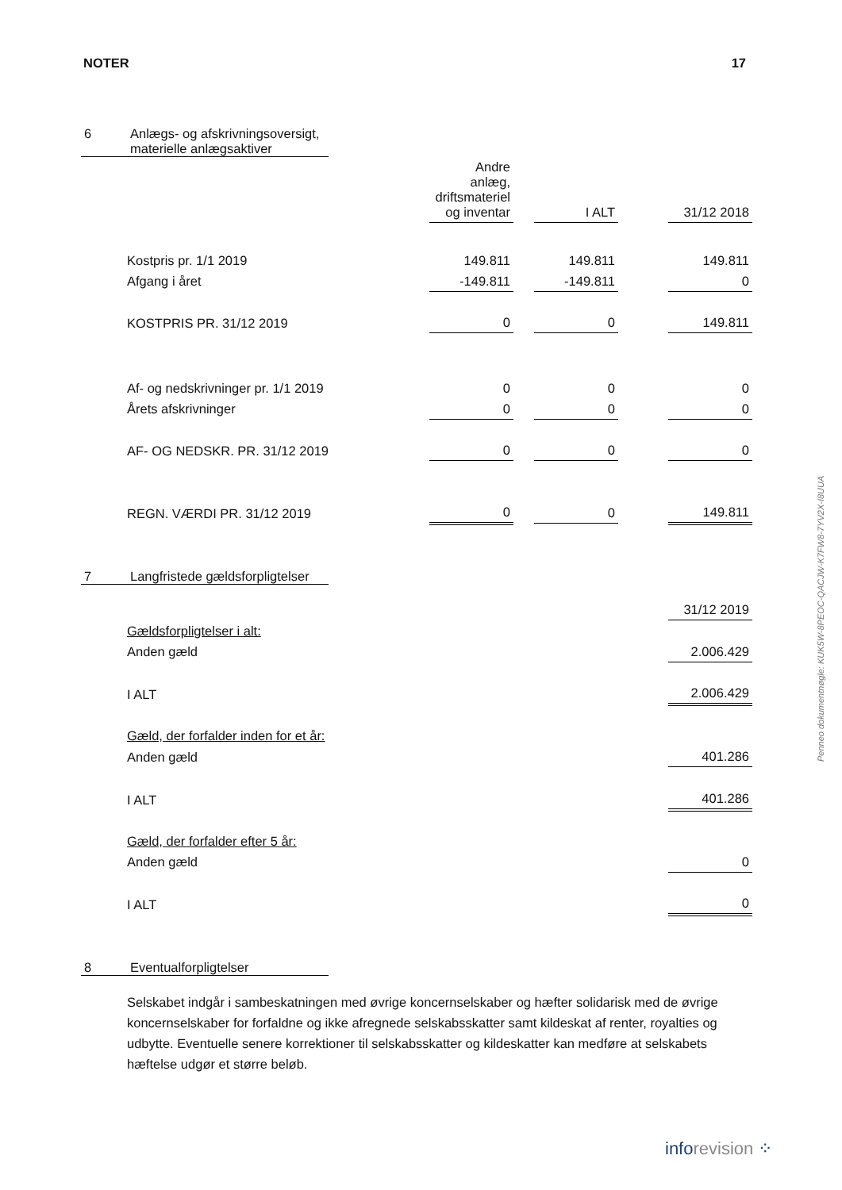NOTER 17
6 Anlægs- og afskrivningsoversigt,
materielle anlægsaktiver
| | Andre anlæg, driftsmateriel og inventar | | I ALT | | 31/12 2018 |
| Kostpris pr. 1/1 2019 | 149.811 | | 149.811 | | 149.811 |
| Afgang i året | -149.811 | | -149.811 | | 0 |
| KOSTPRIS PR. 31/12 2019 | 0 | | 0 | | 149.811 |
| Af- og nedskrivninger pr. 1/1 2019 | 0 | | 0 | | 0 |
| Årets afskrivninger | 0 | | 0 | | 0 |
| AF- OG NEDSKR. PR. 31/12 2019 | 0 | | 0 | | 0 |
| REGN. VÆRDI PR. 31/12 2019 | 0 | | 0 | | 149.811 |
7 Langfristede gældsforpligtelser
| | 31/12 2019 |
| Gældsforpligtelser i alt: | |
| Anden gæld | 2.006.429 |
| I ALT | 2.006.429 |
| Gæld, der forfalder inden for et år: | |
| Anden gæld | 401.286 |
| I ALT | 401.286 |
| Gæld, der forfalder efter 5 år: | |
| Anden gæld | 0 |
| I ALT | 0 |
8 Eventualforpligtelser
Selskabet indgår i sambeskatningen med øvrige koncernselskaber og hæfter solidarisk med de øvrige koncernselskaber for forfaldne og ikke afregnede selskabsskatter samt kildeskat af renter, royalties og udbytte. Eventuelle senere korrektioner til selskabsskatter og kildeskatter kan medføre at selskabets hæftelse udgør et større beløb.
Penneo dokumentnøgle: KUK5W-8PEOC-QACJW-K7FW8-7YV2X-I8UUA
inforevision ⁘